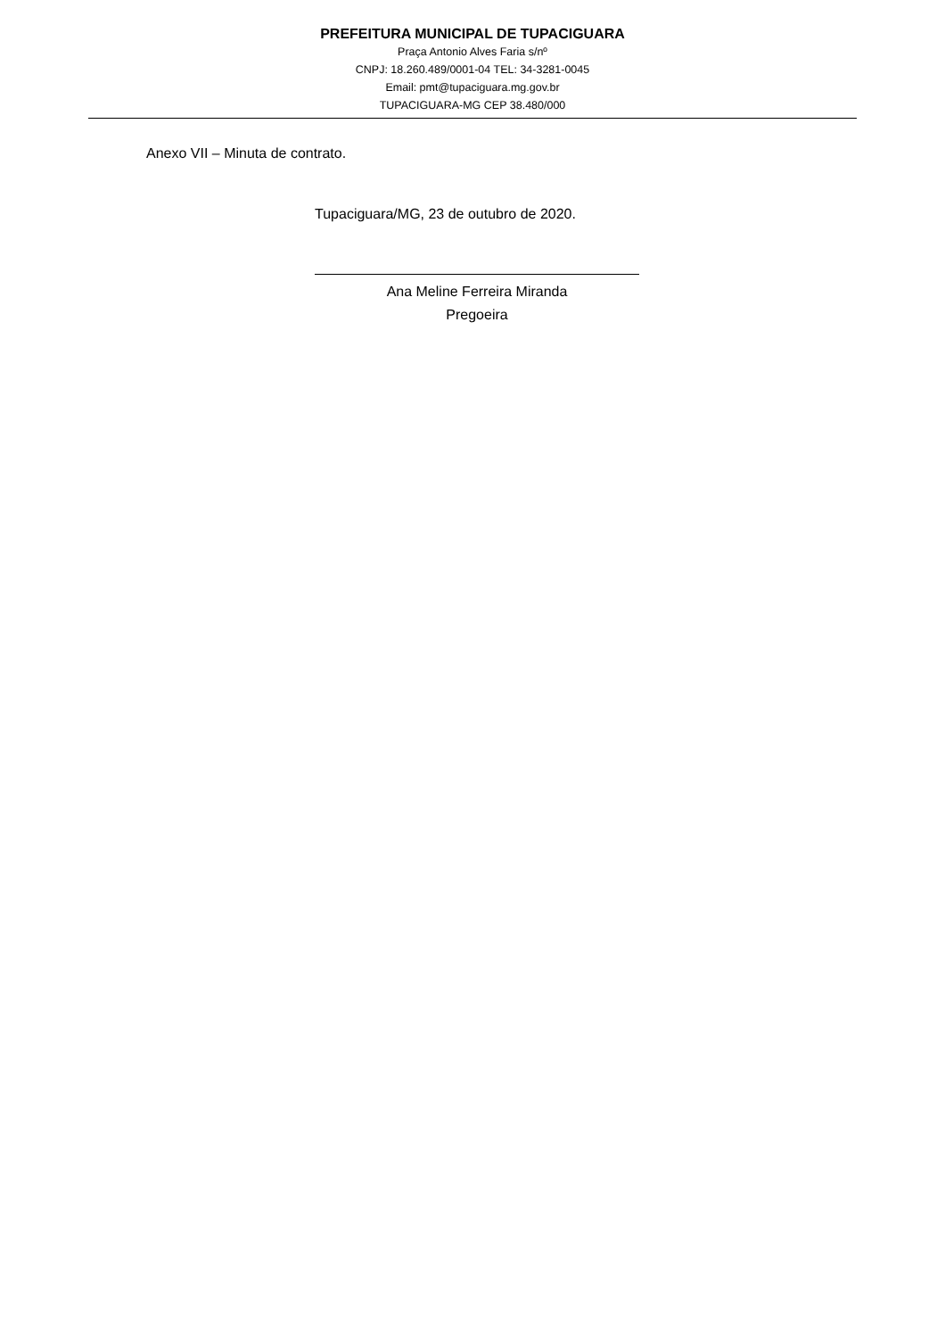PREFEITURA MUNICIPAL DE TUPACIGUARA
Praça Antonio Alves Faria s/nº
CNPJ: 18.260.489/0001-04 TEL: 34-3281-0045
Email: pmt@tupaciguara.mg.gov.br
TUPACIGUARA-MG CEP 38.480/000
Anexo VII – Minuta de contrato.
Tupaciguara/MG, 23 de outubro de 2020.
Ana Meline Ferreira Miranda
Pregoeira